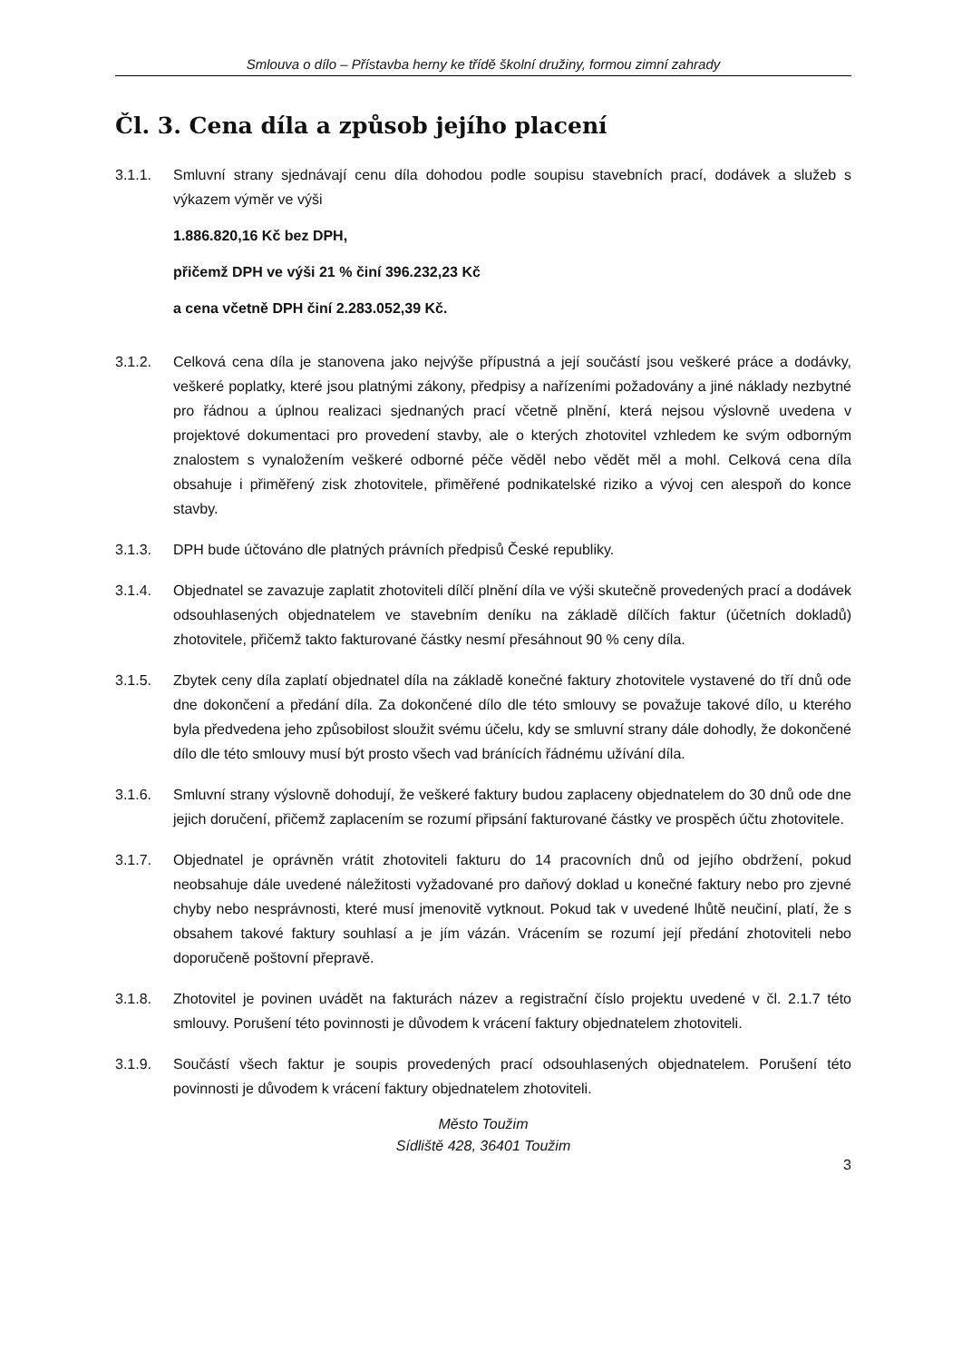Smlouva o dílo – Přístavba herny ke třídě školní družiny, formou zimní zahrady
Čl. 3. Cena díla a způsob jejího placení
3.1.1. Smluvní strany sjednávají cenu díla dohodou podle soupisu stavebních prací, dodávek a služeb s výkazem výměr ve výši
1.886.820,16 Kč bez DPH,
přičemž DPH ve výši 21 % činí 396.232,23 Kč
a cena včetně DPH činí 2.283.052,39 Kč.
3.1.2. Celková cena díla je stanovena jako nejvýše přípustná a její součástí jsou veškeré práce a dodávky, veškeré poplatky, které jsou platnými zákony, předpisy a nařízeními požadovány a jiné náklady nezbytné pro řádnou a úplnou realizaci sjednaných prací včetně plnění, která nejsou výslovně uvedena v projektové dokumentaci pro provedení stavby, ale o kterých zhotovitel vzhledem ke svým odborným znalostem s vynaložením veškeré odborné péče věděl nebo vědět měl a mohl. Celková cena díla obsahuje i přiměřený zisk zhotovitele, přiměřené podnikatelské riziko a vývoj cen alespoň do konce stavby.
3.1.3. DPH bude účtováno dle platných právních předpisů České republiky.
3.1.4. Objednatel se zavazuje zaplatit zhotoviteli dílčí plnění díla ve výši skutečně provedených prací a dodávek odsouhlasených objednatelem ve stavebním deníku na základě dílčích faktur (účetních dokladů) zhotovitele, přičemž takto fakturované částky nesmí přesáhnout 90 % ceny díla.
3.1.5. Zbytek ceny díla zaplatí objednatel díla na základě konečné faktury zhotovitele vystavené do tří dnů ode dne dokončení a předání díla. Za dokončené dílo dle této smlouvy se považuje takové dílo, u kterého byla předvedena jeho způsobilost sloužit svému účelu, kdy se smluvní strany dále dohodly, že dokončené dílo dle této smlouvy musí být prosto všech vad bránících řádnému užívání díla.
3.1.6. Smluvní strany výslovně dohodují, že veškeré faktury budou zaplaceny objednatelem do 30 dnů ode dne jejich doručení, přičemž zaplacením se rozumí připsání fakturované částky ve prospěch účtu zhotovitele.
3.1.7. Objednatel je oprávněn vrátit zhotoviteli fakturu do 14 pracovních dnů od jejího obdržení, pokud neobsahuje dále uvedené náležitosti vyžadované pro daňový doklad u konečné faktury nebo pro zjevné chyby nebo nesprávnosti, které musí jmenovitě vytknout. Pokud tak v uvedené lhůtě neučiní, platí, že s obsahem takové faktury souhlasí a je jím vázán. Vrácením se rozumí její předání zhotoviteli nebo doporučeně poštovní přepravě.
3.1.8. Zhotovitel je povinen uvádět na fakturách název a registrační číslo projektu uvedené v čl. 2.1.7 této smlouvy. Porušení této povinnosti je důvodem k vrácení faktury objednatelem zhotoviteli.
3.1.9. Součástí všech faktur je soupis provedených prací odsouhlasených objednatelem. Porušení této povinnosti je důvodem k vrácení faktury objednatelem zhotoviteli.
Město Toužim
Sídliště 428, 36401 Toužim
3